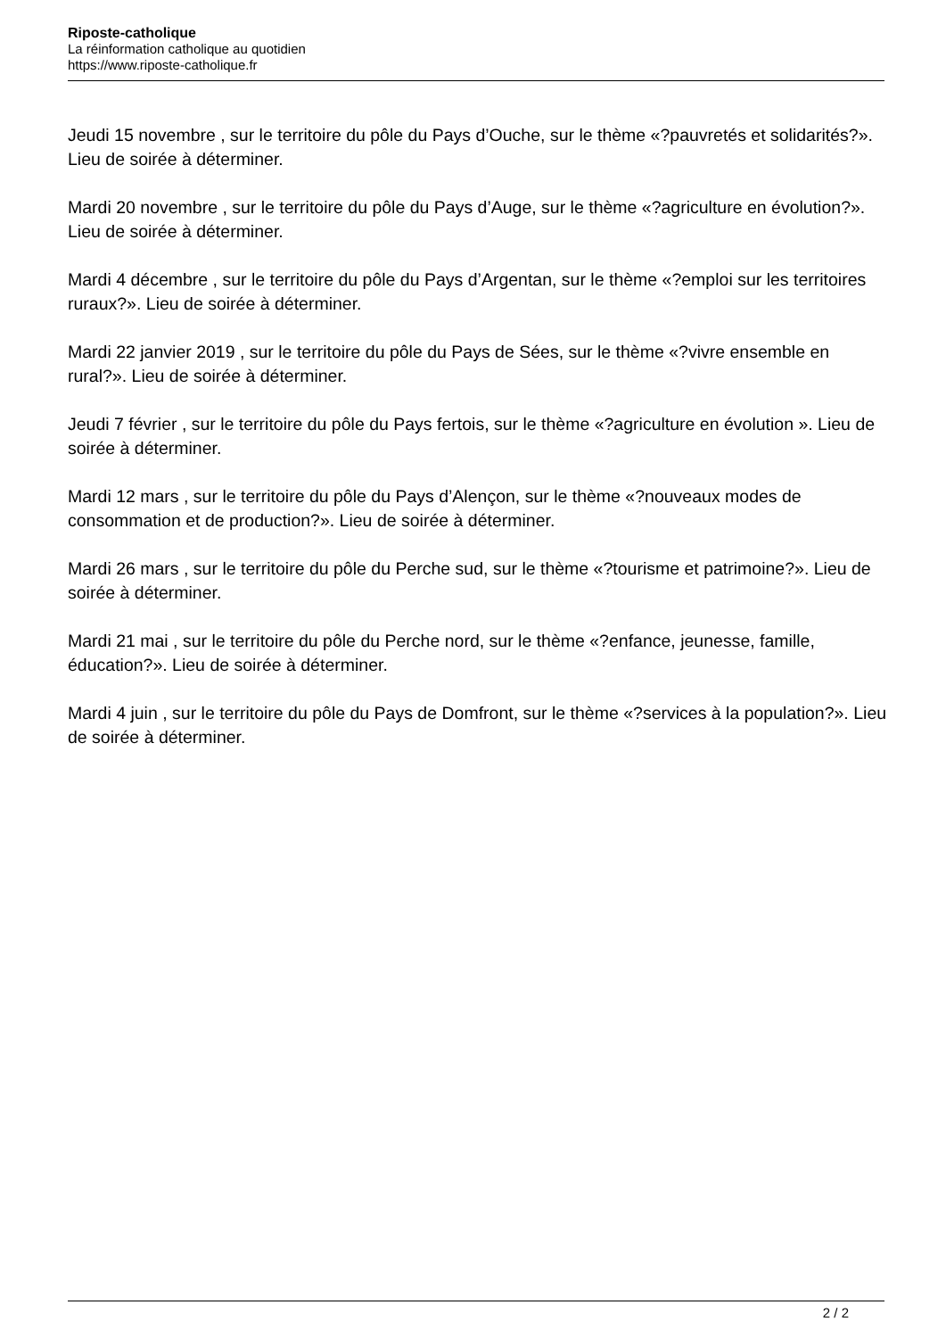Riposte-catholique
La réinformation catholique au quotidien
https://www.riposte-catholique.fr
Jeudi 15 novembre , sur le territoire du pôle du Pays d’Ouche, sur le thème «?pauvretés et solidarités?». Lieu de soirée à déterminer.
Mardi 20 novembre , sur le territoire du pôle du Pays d’Auge, sur le thème «?agriculture en évolution?». Lieu de soirée à déterminer.
Mardi 4 décembre , sur le territoire du pôle du Pays d’Argentan, sur le thème «?emploi sur les territoires ruraux?». Lieu de soirée à déterminer.
Mardi 22 janvier 2019 , sur le territoire du pôle du Pays de Sées, sur le thème «?vivre ensemble en rural?». Lieu de soirée à déterminer.
Jeudi 7 février , sur le territoire du pôle du Pays fertois, sur le thème «?agriculture en évolution ». Lieu de soirée à déterminer.
Mardi 12 mars , sur le territoire du pôle du Pays d’Alençon, sur le thème «?nouveaux modes de consommation et de production?». Lieu de soirée à déterminer.
Mardi 26 mars , sur le territoire du pôle du Perche sud, sur le thème «?tourisme et patrimoine?». Lieu de soirée à déterminer.
Mardi 21 mai , sur le territoire du pôle du Perche nord, sur le thème «?enfance, jeunesse, famille, éducation?». Lieu de soirée à déterminer.
Mardi 4 juin , sur le territoire du pôle du Pays de Domfront, sur le thème «?services à la population?». Lieu de soirée à déterminer.
2 / 2